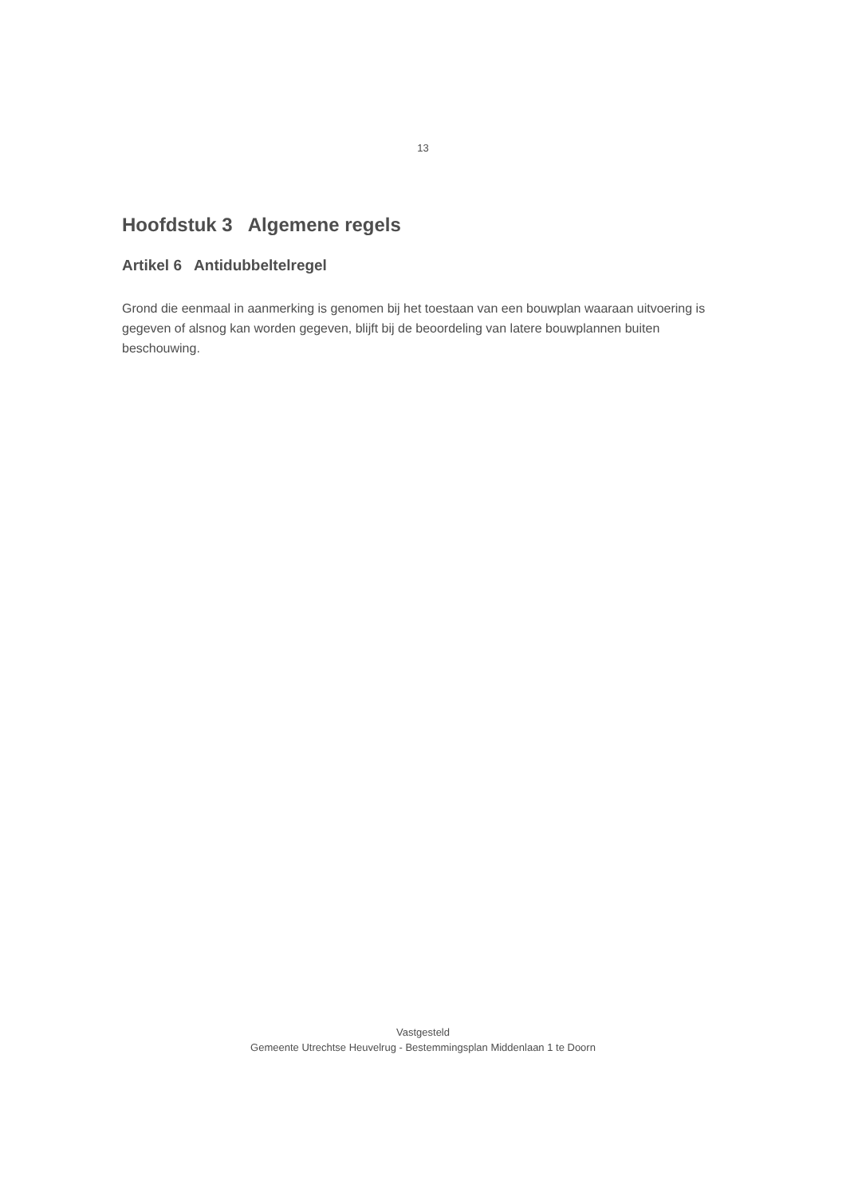13
Hoofdstuk 3 Algemene regels
Artikel 6 Antidubbeltelregel
Grond die eenmaal in aanmerking is genomen bij het toestaan van een bouwplan waaraan uitvoering is gegeven of alsnog kan worden gegeven, blijft bij de beoordeling van latere bouwplannen buiten beschouwing.
Vastgesteld
Gemeente Utrechtse Heuvelrug - Bestemmingsplan Middenlaan 1 te Doorn